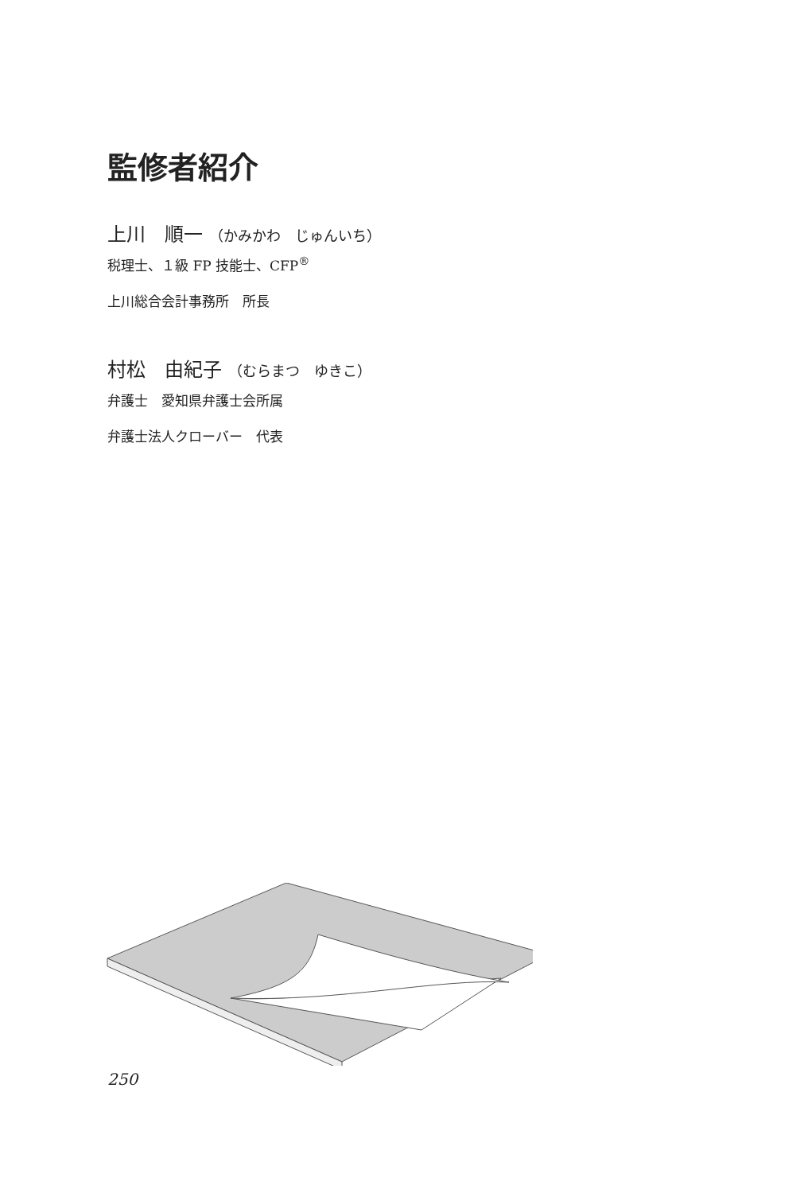監修者紹介
上川　順一 （かみかわ　じゅんいち）
税理士、１級 FP 技能士、CFP<sup>®</sup>
上川総合会計事務所　所長
村松　由紀子 （むらまつ　ゆきこ）
弁護士　愛知県弁護士会所属
弁護士法人クローバー　代表
250